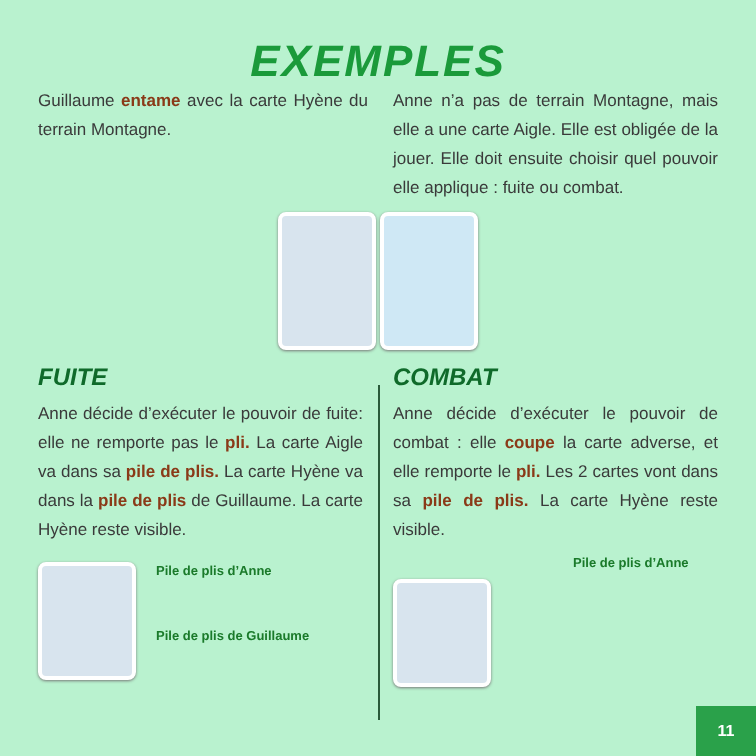EXEMPLES
Guillaume entame avec la carte Hyène du terrain Montagne.
Anne n’a pas de terrain Montagne, mais elle a une carte Aigle. Elle est obligée de la jouer. Elle doit ensuite choisir quel pouvoir elle applique : fuite ou combat.
FUITE
Anne décide d’exécuter le pouvoir de fuite: elle ne remporte pas le pli. La carte Aigle va dans sa pile de plis. La carte Hyène va dans la pile de plis de Guillaume. La carte Hyène reste visible.
Pile de plis d’Anne
Pile de plis de Guillaume
COMBAT
Anne décide d’exécuter le pouvoir de combat : elle coupe la carte adverse, et elle remporte le pli. Les 2 cartes vont dans sa pile de plis. La carte Hyène reste visible.
Pile de plis d’Anne
11